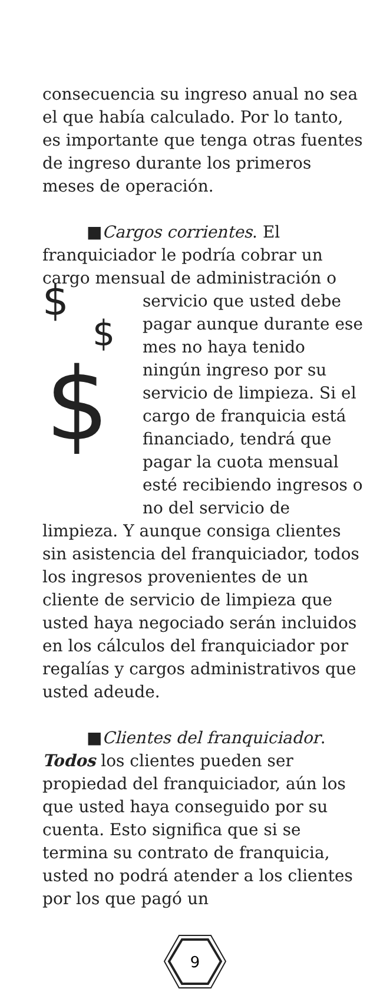consecuencia su ingreso anual no sea el que había calculado. Por lo tanto, es importante que tenga otras fuentes de ingreso durante los primeros meses de operación.
■Cargos corrientes. El
franquiciador le podría cobrar un cargo mensual de administración o
$
$
$
servicio que usted debe pagar aunque durante ese mes no haya tenido ningún ingreso por su servicio de limpieza. Si el cargo de franquicia está financiado, tendrá que pagar la cuota mensual esté recibiendo ingresos o no del servicio de
limpieza. Y aunque consiga clientes sin asistencia del franquiciador, todos los ingresos provenientes de un cliente de servicio de limpieza que usted haya negociado serán incluidos en los cálculos del franquiciador por regalías y cargos administrativos que usted adeude.
■Clientes del franquiciador. Todos los clientes pueden ser propiedad del franquiciador, aún los que usted haya conseguido por su cuenta. Esto significa que si se termina su contrato de franquicia, usted no podrá atender a los clientes por los que pagó un
9